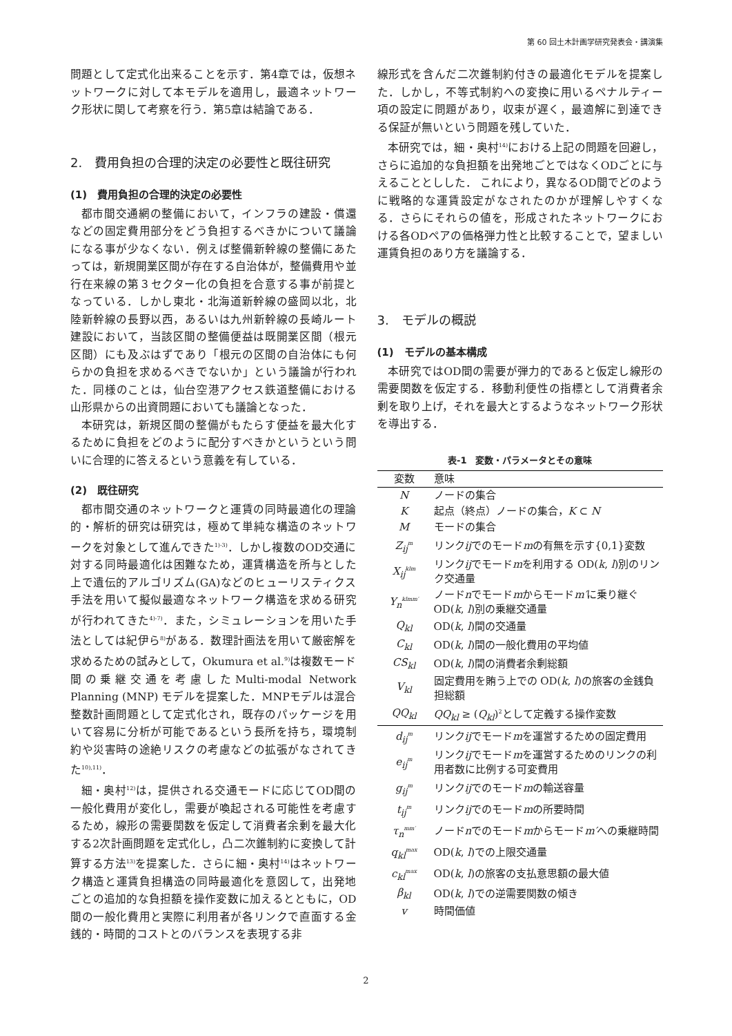第 60 回土木計画学研究発表会・講演集
問題として定式化出来ることを示す．第4章では，仮想ネットワークに対して本モデルを適用し，最適ネットワーク形状に関して考察を行う．第5章は結論である．
2.　費用負担の合理的決定の必要性と既往研究
(1)　費用負担の合理的決定の必要性
都市間交通網の整備において，インフラの建設・償還などの固定費用部分をどう負担するべきかについて議論になる事が少なくない．例えば整備新幹線の整備にあたっては，新規開業区間が存在する自治体が，整備費用や並行在来線の第３セクター化の負担を合意する事が前提となっている．しかし東北・北海道新幹線の盛岡以北，北陸新幹線の長野以西，あるいは九州新幹線の長崎ルート建設において，当該区間の整備便益は既開業区間（根元区間）にも及ぶはずであり「根元の区間の自治体にも何らかの負担を求めるべきでないか」という議論が行われた．同様のことは，仙台空港アクセス鉄道整備における山形県からの出資問題においても議論となった．
本研究は，新規区間の整備がもたらす便益を最大化するために負担をどのように配分すべきかというという問いに合理的に答えるという意義を有している．
(2)　既往研究
都市間交通のネットワークと運賃の同時最適化の理論的・解析的研究は研究は，極めて単純な構造のネットワークを対象として進んできた<sup>1)-3)</sup>．しかし複数のOD交通に対する同時最適化は困難なため，運賃構造を所与とした上で遺伝的アルゴリズム(GA)などのヒューリスティクス手法を用いて擬似最適なネットワーク構造を求める研究が行われてきた<sup>4)-7)</sup>．また，シミュレーションを用いた手法としては紀伊ら<sup>8)</sup>がある．数理計画法を用いて厳密解を求めるための試みとして，Okumura et al.<sup>9)</sup>は複数モード間の乗継交通を考慮したMulti-modal Network Planning (MNP) モデルを提案した．MNPモデルは混合整数計画問題として定式化され，既存のパッケージを用いて容易に分析が可能であるという長所を持ち，環境制約や災害時の途絶リスクの考慮などの拡張がなされてきた<sup>10),11)</sup>．
細・奥村<sup>12)</sup>は，提供される交通モードに応じてOD間の一般化費用が変化し，需要が喚起される可能性を考慮するため，線形の需要関数を仮定して消費者余剰を最大化する2次計画問題を定式化し，凸二次錐制約に変換して計算する方法<sup>13)</sup>を提案した．さらに細・奥村<sup>14)</sup>はネットワーク構造と運賃負担構造の同時最適化を意図して，出発地ごとの追加的な負担額を操作変数に加えるとともに，OD間の一般化費用と実際に利用者が各リンクで直面する金銭的・時間的コストとのバランスを表現する非
線形式を含んだ二次錐制約付きの最適化モデルを提案した．しかし，不等式制約への変換に用いるペナルティー項の設定に問題があり，収束が遅く，最適解に到達できる保証が無いという問題を残していた．
本研究では，細・奥村<sup>14)</sup>における上記の問題を回避し，さらに追加的な負担額を出発地ごとではなくODごとに与えることとしした． これにより，異なるOD間でどのように戦略的な運賃設定がなされたのかが理解しやすくなる．さらにそれらの値を，形成されたネットワークにおける各ODペアの価格弾力性と比較することで，望ましい運賃負担のあり方を議論する．
3.　モデルの概説
(1)　モデルの基本構成
本研究ではOD間の需要が弾力的であると仮定し線形の需要関数を仮定する．移動利便性の指標として消費者余剰を取り上げ，それを最大とするようなネットワーク形状を導出する．
表-1 変数・パラメータとその意味
| 変数 | 意味 |
| --- | --- |
| N | ノードの集合 |
| K | 起点（終点）ノードの集合， K ⊂ N |
| M | モードの集合 |
| Z<sub>ij</sub><sup>m</sup> | リンク ij でのモード m の有無を示す{0,1}変数 |
| X<sub>ij</sub><sup>klm</sup> | リンク ij でモード m を利用する OD( k , l )別のリンク交通量 |
| Y<sub>n</sub><sup>klmm′</sup> | ノード n でモード m からモード m′ に乗り継ぐOD( k , l )別の乗継交通量 |
| Q<sub>kl</sub> | OD( k , l )間の交通量 |
| C<sub>kl</sub> | OD( k , l )間の一般化費用の平均値 |
| CS<sub>kl</sub> | OD( k , l )間の消費者余剰総額 |
| V<sub>kl</sub> | 固定費用を賄う上での OD( k , l )の旅客の金銭負担総額 |
| QQ<sub>kl</sub> | QQ<sub>kl</sub> ≥ ( Q<sub>kl</sub> )<sup>2</sup>として定義する操作変数 |
| d<sub>ij</sub><sup>m</sup> | リンク ij でモード m を運営するための固定費用 |
| e<sub>ij</sub><sup>m</sup> | リンク ij でモード m を運営するためのリンクの利用者数に比例する可変費用 |
| g<sub>ij</sub><sup>m</sup> | リンク ij でのモード m の輸送容量 |
| t<sub>ij</sub><sup>m</sup> | リンク ij でのモード m の所要時間 |
| τ<sub>n</sub><sup>mm′</sup> | ノード n でのモード m からモード m′ への乗継時間 |
| q<sub>kl</sub><sup>max</sup> | OD( k , l )での上限交通量 |
| c<sub>kl</sub><sup>max</sup> | OD( k , l )の旅客の支払意思額の最大値 |
| β<sub>kl</sub> | OD( k , l )での逆需要関数の傾き |
| v | 時間価値 |
2